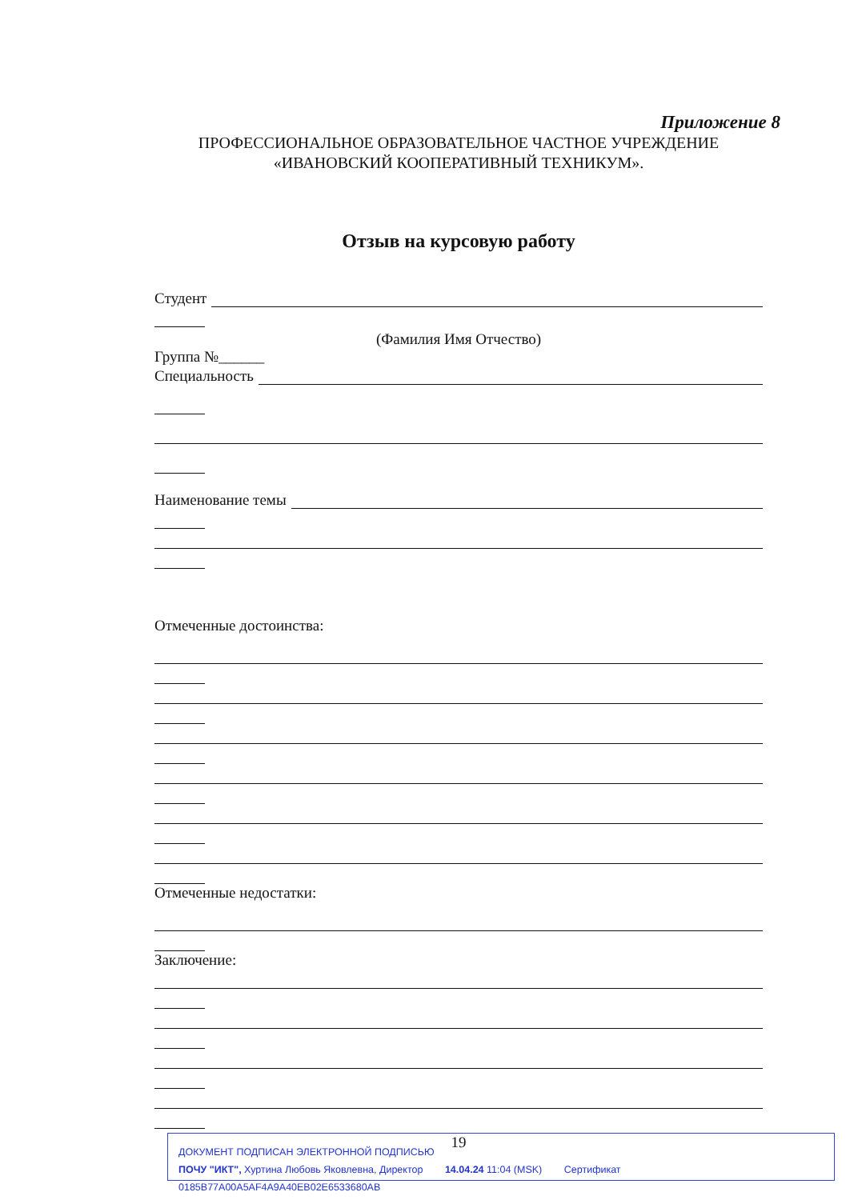Приложение 8
ПРОФЕССИОНАЛЬНОЕ ОБРАЗОВАТЕЛЬНОЕ ЧАСТНОЕ УЧРЕЖДЕНИЕ
«ИВАНОВСКИЙ КООПЕРАТИВНЫЙ ТЕХНИКУМ».
Отзыв на курсовую работу
Студент
(Фамилия Имя Отчество)
Группа №______
Специальность
Наименование темы
Отмеченные достоинства:
Отмеченные недостатки:
Заключение:
19
ДОКУМЕНТ ПОДПИСАН ЭЛЕКТРОННОЙ ПОДПИСЬЮ
ПОЧУ "ИКТ", Хуртина Любовь Яковлевна, Директор 14.04.24 11:04 (MSK) Сертификат 0185B77A00A5AF4A9A40EB02E6533680AB